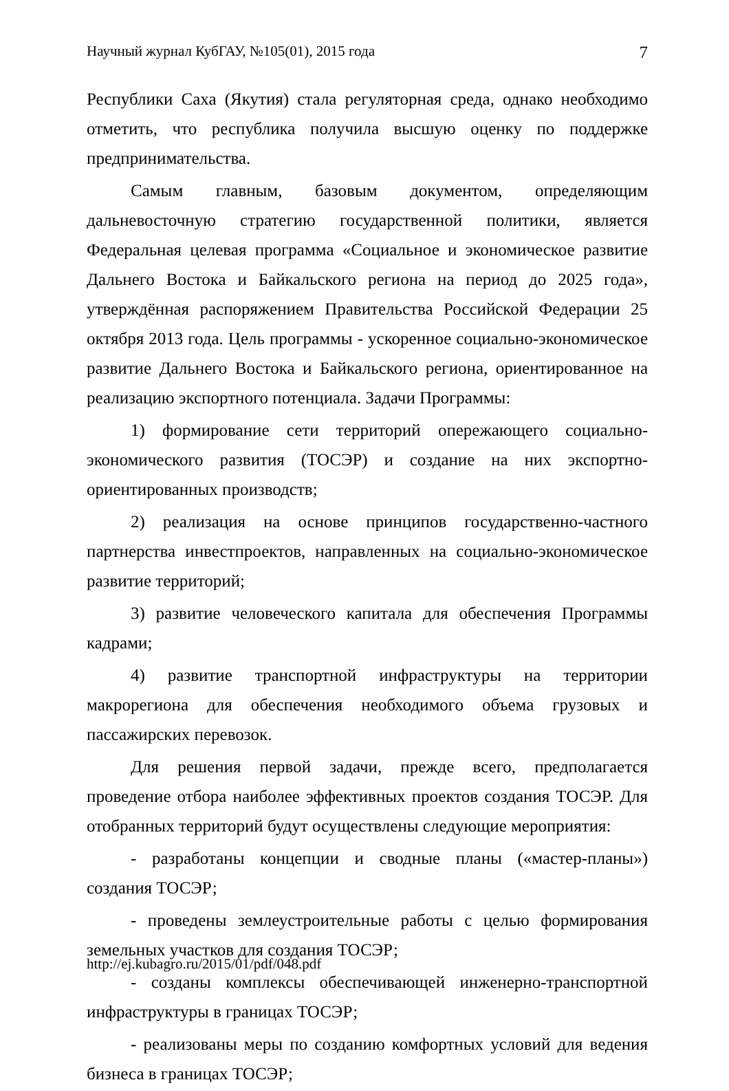Научный журнал КубГАУ, №105(01), 2015 года 7
Республики Саха (Якутия) стала регуляторная среда, однако необходимо отметить, что республика получила высшую оценку по поддержке предпринимательства.
Самым главным, базовым документом, определяющим дальневосточную стратегию государственной политики, является Федеральная целевая программа «Социальное и экономическое развитие Дальнего Востока и Байкальского региона на период до 2025 года», утверждённая распоряжением Правительства Российской Федерации 25 октября 2013 года. Цель программы - ускоренное социально-экономическое развитие Дальнего Востока и Байкальского региона, ориентированное на реализацию экспортного потенциала. Задачи Программы:
1) формирование сети территорий опережающего социально-экономического развития (ТОСЭР) и создание на них экспортно-ориентированных производств;
2) реализация на основе принципов государственно-частного партнерства инвестпроектов, направленных на социально-экономическое развитие территорий;
3) развитие человеческого капитала для обеспечения Программы кадрами;
4) развитие транспортной инфраструктуры на территории макрорегиона для обеспечения необходимого объема грузовых и пассажирских перевозок.
Для решения первой задачи, прежде всего, предполагается проведение отбора наиболее эффективных проектов создания ТОСЭР. Для отобранных территорий будут осуществлены следующие мероприятия:
- разработаны концепции и сводные планы («мастер-планы») создания ТОСЭР;
- проведены землеустроительные работы с целью формирования земельных участков для создания ТОСЭР;
- созданы комплексы обеспечивающей инженерно-транспортной инфраструктуры в границах ТОСЭР;
- реализованы меры по созданию комфортных условий для ведения бизнеса в границах ТОСЭР;
http://ej.kubagro.ru/2015/01/pdf/048.pdf